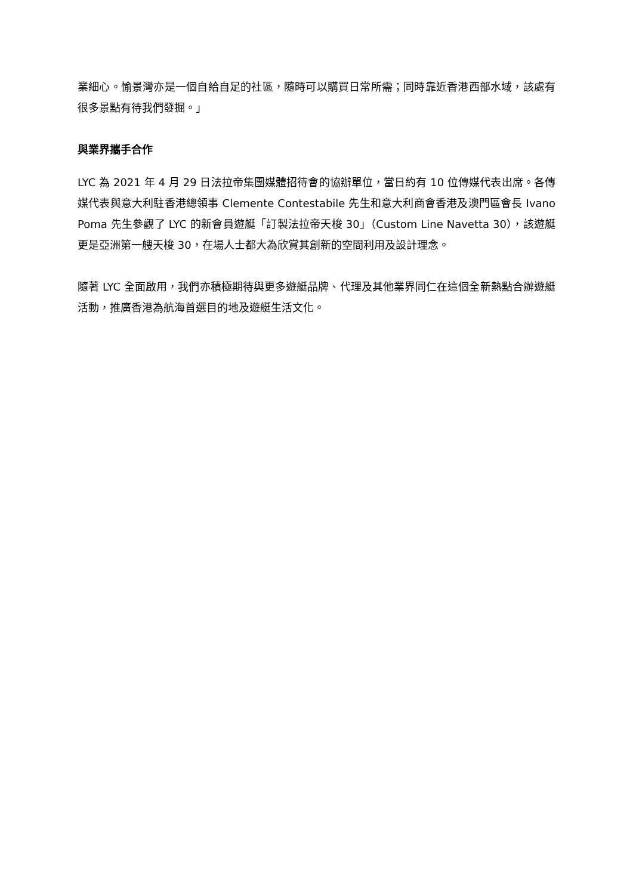業細心。愉景灣亦是一個自給自足的社區，隨時可以購買日常所需；同時靠近香港西部水域，該處有很多景點有待我們發掘。」
與業界攜手合作
LYC 為 2021 年 4 月 29 日法拉帝集團媒體招待會的協辦單位，當日約有 10 位傳媒代表出席。各傳媒代表與意大利駐香港總領事 Clemente Contestabile 先生和意大利商會香港及澳門區會長 Ivano Poma 先生參觀了 LYC 的新會員遊艇「訂製法拉帝天梭 30」（Custom Line Navetta 30），該遊艇更是亞洲第一艘天梭 30，在場人士都大為欣賞其創新的空間利用及設計理念。
隨著 LYC 全面啟用，我們亦積極期待與更多遊艇品牌、代理及其他業界同仁在這個全新熱點合辦遊艇活動，推廣香港為航海首選目的地及遊艇生活文化。